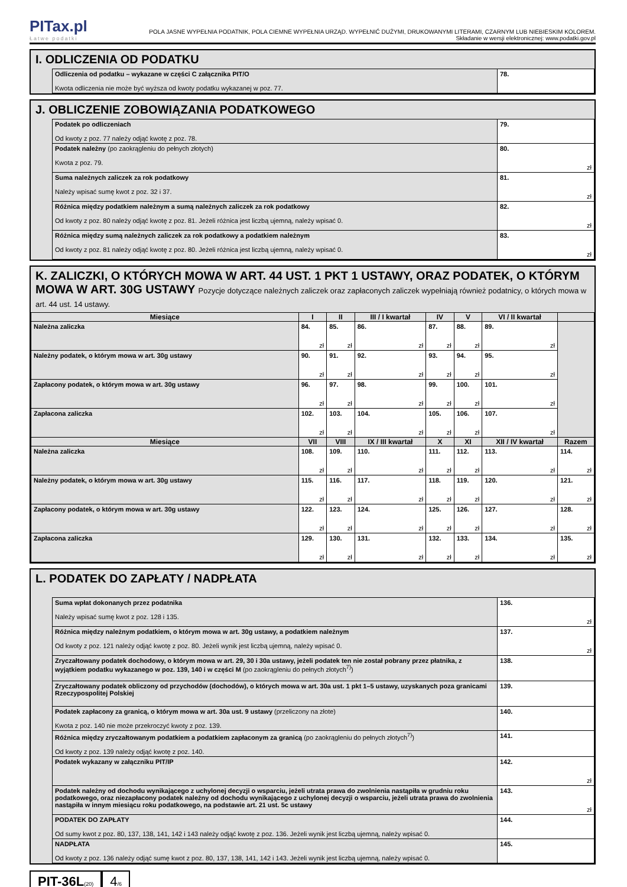PITax.pl
Łatwe podatki
POLA JASNE WYPEŁNIA PODATNIK, POLA CIEMNE WYPEŁNIA URZĄD. WYPEŁNIĆ DUŻYMI, DRUKOWANYMI LITERAMI, CZARNYM LUB NIEBIESKIM KOLOREM.
Składanie w wersji elektronicznej: www.podatki.gov.pl
I. ODLICZENIA OD PODATKU
| Odliczenia od podatku – wykazane w części C załącznika PIT/O Kwota odliczenia nie może być wyższa od kwoty podatku wykazanej w poz. 77. | 78. |
J. OBLICZENIE ZOBOWIĄZANIA PODATKOWEGO
| Podatek po odliczeniach Od kwoty z poz. 77 należy odjąć kwotę z poz. 78. | 79. |
| Podatek należny (po zaokrągleniu do pełnych złotych) Kwota z poz. 79. | 80. zł |
| Suma należnych zaliczek za rok podatkowy Należy wpisać sumę kwot z poz. 32 i 37. | 81. zł |
| Różnica między podatkiem należnym a sumą należnych zaliczek za rok podatkowy Od kwoty z poz. 80 należy odjąć kwotę z poz. 81. Jeżeli różnica jest liczbą ujemną, należy wpisać 0. | 82. zł |
| Różnica między sumą należnych zaliczek za rok podatkowy a podatkiem należnym Od kwoty z poz. 81 należy odjąć kwotę z poz. 80. Jeżeli różnica jest liczbą ujemną, należy wpisać 0. | 83. zł |
K. ZALICZKI, O KTÓRYCH MOWA W ART. 44 UST. 1 PKT 1 USTAWY, ORAZ PODATEK, O KTÓRYM MOWA W ART. 30G USTAWY Pozycje dotyczące należnych zaliczek oraz zapłaconych zaliczek wypełniają również podatnicy, o których mowa w art. 44 ust. 14 ustawy.
| Miesiące | I | II | III / I kwartał | IV | V | VI / II kwartał | |
| --- | --- | --- | --- | --- | --- | --- | --- |
| Należna zaliczka | 84. zł | 85. zł | 86. zł | 87. zł | 88. zł | 89. zł | |
| Należny podatek, o którym mowa w art. 30g ustawy | 90. zł | 91. zł | 92. zł | 93. zł | 94. zł | 95. zł | |
| Zapłacony podatek, o którym mowa w art. 30g ustawy | 96. zł | 97. zł | 98. zł | 99. zł | 100. zł | 101. zł | |
| Zapłacona zaliczka | 102. zł | 103. zł | 104. zł | 105. zł | 106. zł | 107. zł | |
| Miesiące | VII | VIII | IX / III kwartał | X | XI | XII / IV kwartał | Razem |
| Należna zaliczka | 108. zł | 109. zł | 110. zł | 111. zł | 112. zł | 113. zł | 114. zł |
| Należny podatek, o którym mowa w art. 30g ustawy | 115. zł | 116. zł | 117. zł | 118. zł | 119. zł | 120. zł | 121. zł |
| Zapłacony podatek, o którym mowa w art. 30g ustawy | 122. zł | 123. zł | 124. zł | 125. zł | 126. zł | 127. zł | 128. zł |
| Zapłacona zaliczka | 129. zł | 130. zł | 131. zł | 132. zł | 133. zł | 134. zł | 135. zł |
L. PODATEK DO ZAPŁATY / NADPŁATA
| Suma wpłat dokonanych przez podatnika Należy wpisać sumę kwot z poz. 128 i 135. | 136. zł |
| Różnica między należnym podatkiem, o którym mowa w art. 30g ustawy, a podatkiem należnym Od kwoty z poz. 121 należy odjąć kwotę z poz. 80. Jeżeli wynik jest liczbą ujemną, należy wpisać 0. | 137. zł |
| Zryczałtowany podatek dochodowy, o którym mowa w art. 29, 30 i 30a ustawy, jeżeli podatek ten nie został pobrany przez płatnika, z wyjątkiem podatku wykazanego w poz. 139, 140 i w części M (po zaokrągleniu do pełnych złotych<sup>7)</sup>) | 138. |
| Zryczałtowany podatek obliczony od przychodów (dochodów), o których mowa w art. 30a ust. 1 pkt 1–5 ustawy, uzyskanych poza granicami Rzeczypospolitej Polskiej | 139. |
| Podatek zapłacony za granicą, o którym mowa w art. 30a ust. 9 ustawy (przeliczony na złote) Kwota z poz. 140 nie może przekroczyć kwoty z poz. 139. | 140. |
| Różnica między zryczałtowanym podatkiem a podatkiem zapłaconym za granicą (po zaokrągleniu do pełnych złotych<sup>7)</sup>) Od kwoty z poz. 139 należy odjąć kwotę z poz. 140. | 141. |
| Podatek wykazany w załączniku PIT/IP | 142. zł |
| Podatek należny od dochodu wynikającego z uchylonej decyzji o wsparciu, jeżeli utrata prawa do zwolnienia nastąpiła w grudniu roku podatkowego, oraz niezapłacony podatek należny od dochodu wynikającego z uchylonej decyzji o wsparciu, jeżeli utrata prawa do zwolnienia nastąpiła w innym miesiącu roku podatkowego, na podstawie art. 21 ust. 5c ustawy | 143. zł |
| PODATEK DO ZAPŁATY Od sumy kwot z poz. 80, 137, 138, 141, 142 i 143 należy odjąć kwotę z poz. 136. Jeżeli wynik jest liczbą ujemną, należy wpisać 0. | 144. |
| NADPŁATA Od kwoty z poz. 136 należy odjąć sumę kwot z poz. 80, 137, 138, 141, 142 i 143. Jeżeli wynik jest liczbą ujemną, należy wpisać 0. | 145. |
PIT-36L(20)
4/6